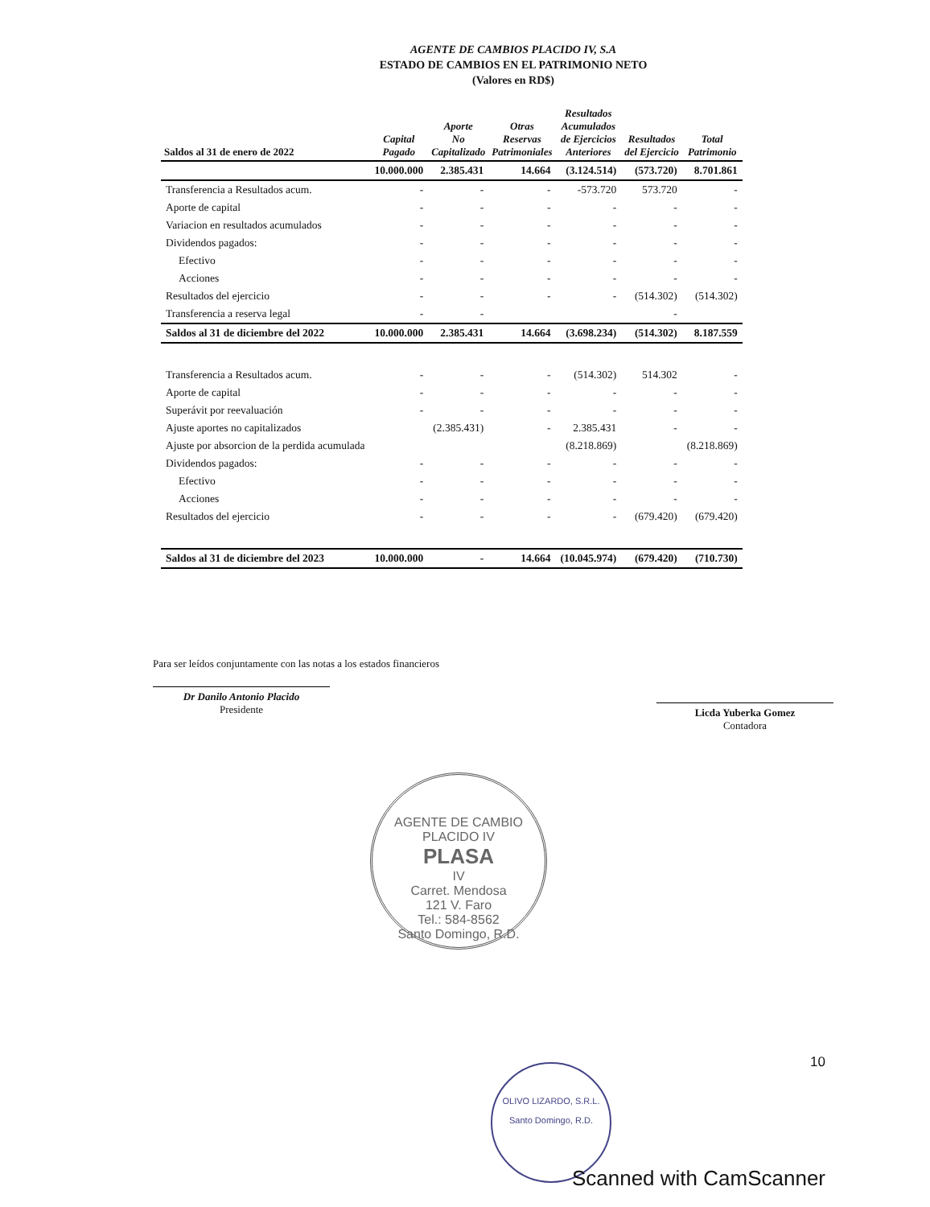AGENTE DE CAMBIOS PLACIDO IV, S.A
ESTADO DE CAMBIOS EN EL PATRIMONIO NETO
(Valores en RD$)
| Saldos al 31 de enero de 2022 | Capital Pagado | Aporte No Capitalizado | Otras Reservas Patrimoniales | Resultados Acumulados de Ejercicios Anteriores | Resultados del Ejercicio | Total Patrimonio |
| --- | --- | --- | --- | --- | --- | --- |
| | 10.000.000 | 2.385.431 | 14.664 | (3.124.514) | (573.720) | 8.701.861 |
| Transferencia a Resultados acum. | - | - | - | -573.720 | 573.720 | - |
| Aporte de capital | - | - | - | - | - | - |
| Variacion en resultados acumulados | - | - | - | - | - | - |
| Dividendos pagados: | - | - | - | - | - | - |
| Efectivo | - | - | - | - | - | - |
| Acciones | - | - | - | - | - | - |
| Resultados del ejercicio | - | - | - | - | (514.302) | (514.302) |
| Transferencia a reserva legal | - | - | | | - | |
| Saldos al 31 de diciembre del 2022 | 10.000.000 | 2.385.431 | 14.664 | (3.698.234) | (514.302) | 8.187.559 |
| Transferencia a Resultados acum. | - | - | - | (514.302) | 514.302 | - |
| Aporte de capital | - | - | - | - | - | - |
| Superávit por reevaluación | - | - | - | - | - | - |
| Ajuste aportes no capitalizados | | (2.385.431) | - | 2.385.431 | - | - |
| Ajuste por absorcion de la perdida acumulada | | | | (8.218.869) | | (8.218.869) |
| Dividendos pagados: | - | - | - | - | - | - |
| Efectivo | - | - | - | - | - | - |
| Acciones | - | - | - | - | - | - |
| Resultados del ejercicio | - | - | - | - | (679.420) | (679.420) |
| Saldos al 31 de diciembre del 2023 | 10.000.000 | - | 14.664 | (10.045.974) | (679.420) | (710.730) |
Para ser leídos conjuntamente con las notas a los estados financieros
Dr Danilo Antonio Placido
Presidente
Licda Yuberka Gomez
Contadora
AGENTE DE CAMBIO PLACIDO IV
PLASA
IV
Carret. Mendosa
121 V. Faro
Tel.: 584-8562
Santo Domingo, R.D.
OLIVO LIZARDO, S.R.L.
Santo Domingo, R.D.
10
Scanned with CamScanner